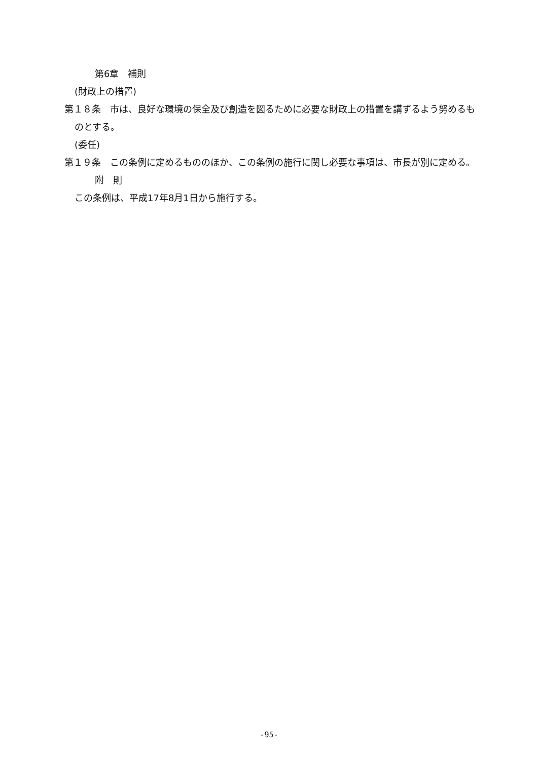第6章　補則
(財政上の措置)
第１８条　市は、良好な環境の保全及び創造を図るために必要な財政上の措置を講ずるよう努めるものとする。
(委任)
第１９条　この条例に定めるもののほか、この条例の施行に関し必要な事項は、市長が別に定める。
附　則
この条例は、平成17年8月1日から施行する。
-95-